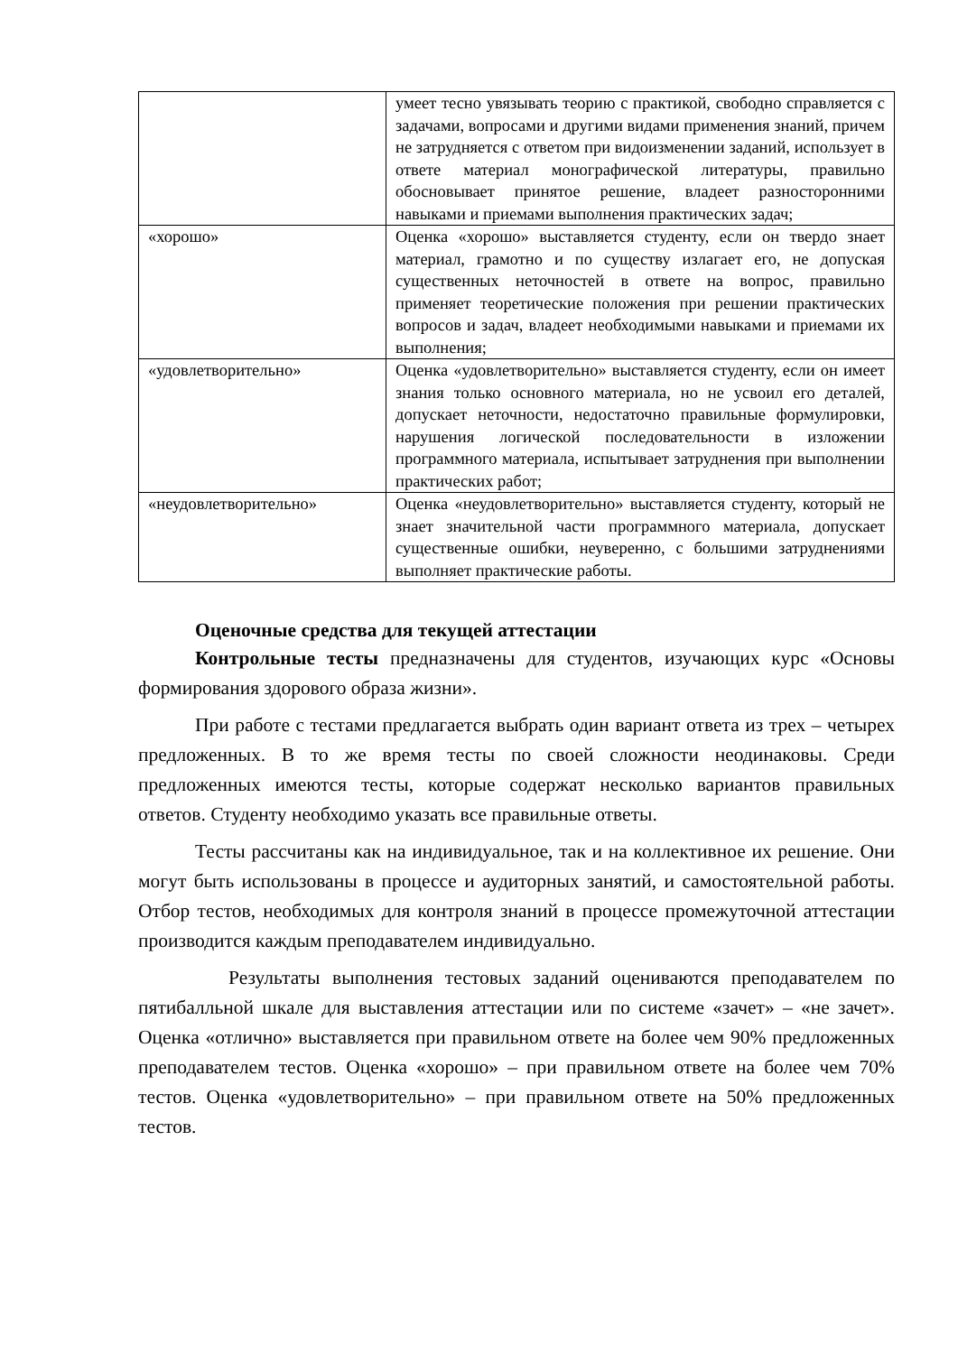| | умеет тесно увязывать теорию с практикой, свободно справляется с задачами, вопросами и другими видами применения знаний, причем не затрудняется с ответом при видоизменении заданий, использует в ответе материал монографической литературы, правильно обосновывает принятое решение, владеет разносторонними навыками и приемами выполнения практических задач; |
| «хорошо» | Оценка «хорошо» выставляется студенту, если он твердо знает материал, грамотно и по существу излагает его, не допуская существенных неточностей в ответе на вопрос, правильно применяет теоретические положения при решении практических вопросов и задач, владеет необходимыми навыками и приемами их выполнения; |
| «удовлетворительно» | Оценка «удовлетворительно» выставляется студенту, если он имеет знания только основного материала, но не усвоил его деталей, допускает неточности, недостаточно правильные формулировки, нарушения логической последовательности в изложении программного материала, испытывает затруднения при выполнении практических работ; |
| «неудовлетворительно» | Оценка «неудовлетворительно» выставляется студенту, который не знает значительной части программного материала, допускает существенные ошибки, неуверенно, с большими затруднениями выполняет практические работы. |
Оценочные средства для текущей аттестации
Контрольные тесты предназначены для студентов, изучающих курс «Основы формирования здорового образа жизни».
При работе с тестами предлагается выбрать один вариант ответа из трех – четырех предложенных. В то же время тесты по своей сложности неодинаковы. Среди предложенных имеются тесты, которые содержат несколько вариантов правильных ответов. Студенту необходимо указать все правильные ответы.
Тесты рассчитаны как на индивидуальное, так и на коллективное их решение. Они могут быть использованы в процессе и аудиторных занятий, и самостоятельной работы. Отбор тестов, необходимых для контроля знаний в процессе промежуточной аттестации производится каждым преподавателем индивидуально.
Результаты выполнения тестовых заданий оцениваются преподавателем по пятибалльной шкале для выставления аттестации или по системе «зачет» – «не зачет». Оценка «отлично» выставляется при правильном ответе на более чем 90% предложенных преподавателем тестов. Оценка «хорошо» – при правильном ответе на более чем 70% тестов. Оценка «удовлетворительно» – при правильном ответе на 50% предложенных тестов.